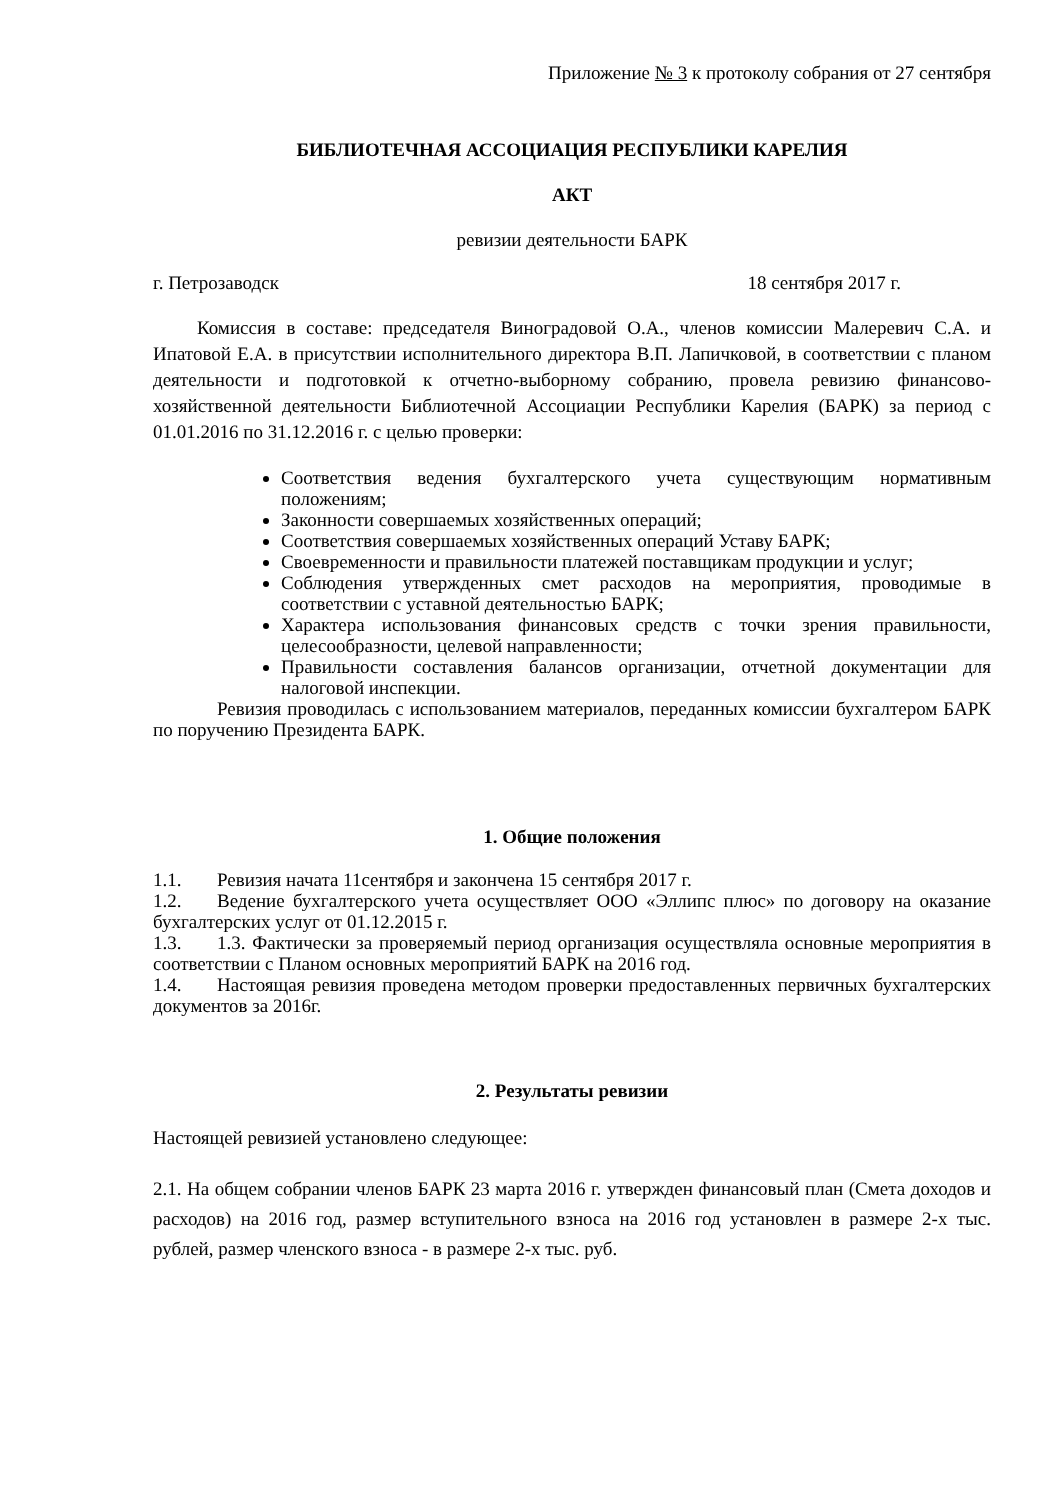Приложение № 3 к протоколу собрания от 27 сентября
БИБЛИОТЕЧНАЯ АССОЦИАЦИЯ РЕСПУБЛИКИ КАРЕЛИЯ
АКТ
ревизии деятельности БАРК
г. Петрозаводск 18 сентября 2017 г.
Комиссия в составе: председателя Виноградовой О.А., членов комиссии Малеревич С.А. и Ипатовой Е.А. в присутствии исполнительного директора В.П. Лапичковой, в соответствии с планом деятельности и подготовкой к отчетно-выборному собранию, провела ревизию финансово-хозяйственной деятельности Библиотечной Ассоциации Республики Карелия (БАРК) за период с 01.01.2016 по 31.12.2016 г. с целью проверки:
Соответствия ведения бухгалтерского учета существующим нормативным положениям;
Законности совершаемых хозяйственных операций;
Соответствия совершаемых хозяйственных операций Уставу БАРК;
Своевременности и правильности платежей поставщикам продукции и услуг;
Соблюдения утвержденных смет расходов на мероприятия, проводимые в соответствии с уставной деятельностью БАРК;
Характера использования финансовых средств с точки зрения правильности, целесообразности, целевой направленности;
Правильности составления балансов организации, отчетной документации для налоговой инспекции.
Ревизия проводилась с использованием материалов, переданных комиссии бухгалтером БАРК по поручению Президента БАРК.
1. Общие положения
1.1. Ревизия начата 11сентября и закончена 15 сентября 2017 г.
1.2. Ведение бухгалтерского учета осуществляет ООО «Эллипс плюс» по договору на оказание бухгалтерских услуг от 01.12.2015 г.
1.3. 1.3. Фактически за проверяемый период организация осуществляла основные мероприятия в соответствии с Планом основных мероприятий БАРК на 2016 год.
1.4. Настоящая ревизия проведена методом проверки предоставленных первичных бухгалтерских документов за 2016г.
2. Результаты ревизии
Настоящей ревизией установлено следующее:
2.1. На общем собрании членов БАРК 23 марта 2016 г. утвержден финансовый план (Смета доходов и расходов) на 2016 год, размер вступительного взноса на 2016 год установлен в размере 2-х тыс. рублей, размер членского взноса - в размере 2-х тыс. руб.